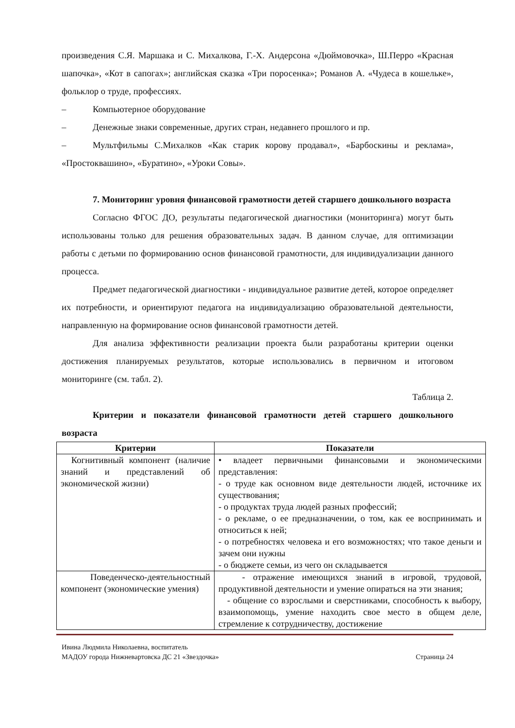произведения С.Я. Маршака и С. Михалкова, Г.-Х. Андерсона «Дюймовочка», Ш.Перро «Красная шапочка», «Кот в сапогах»; английская сказка «Три поросенка»; Романов А. «Чудеса в кошельке», фольклор о труде, профессиях.
– Компьютерное оборудование
– Денежные знаки современные, других стран, недавнего прошлого и пр.
– Мультфильмы С.Михалков «Как старик корову продавал», «Барбоскины и реклама», «Простоквашино», «Буратино», «Уроки Совы».
7. Мониторинг уровня финансовой грамотности детей старшего дошкольного возраста
Согласно ФГОС ДО, результаты педагогической диагностики (мониторинга) могут быть использованы только для решения образовательных задач. В данном случае, для оптимизации работы с детьми по формированию основ финансовой грамотности, для индивидуализации данного процесса.
Предмет педагогической диагностики - индивидуальное развитие детей, которое определяет их потребности, и ориентируют педагога на индивидуализацию образовательной деятельности, направленную на формирование основ финансовой грамотности детей.
Для анализа эффективности реализации проекта были разработаны критерии оценки достижения планируемых результатов, которые использовались в первичном и итоговом мониторинге (см. табл. 2).
Таблица 2.
Критерии и показатели финансовой грамотности детей старшего дошкольного возраста
| Критерии | Показатели |
| --- | --- |
| Когнитивный компонент (наличие знаний и представлений об экономической жизни) | • владеет первичными финансовыми и экономическими представления: - о труде как основном виде деятельности людей, источнике их существования; - о продуктах труда людей разных профессий; - о рекламе, о ее предназначении, о том, как ее воспринимать и относиться к ней; - о потребностях человека и его возможностях; что такое деньги и зачем они нужны - о бюджете семьи, из чего он складывается |
| Поведенческо-деятельностный компонент (экономические умения) | - отражение имеющихся знаний в игровой, трудовой, продуктивной деятельности и умение опираться на эти знания; - общение со взрослыми и сверстниками, способность к выбору, взаимопомощь, умение находить свое место в общем деле, стремление к сотрудничеству, достижение |
Ивина Людмила Николаевна, воспитатель
МАДОУ города Нижневартовска ДС 21 «Звездочка» Страница 24